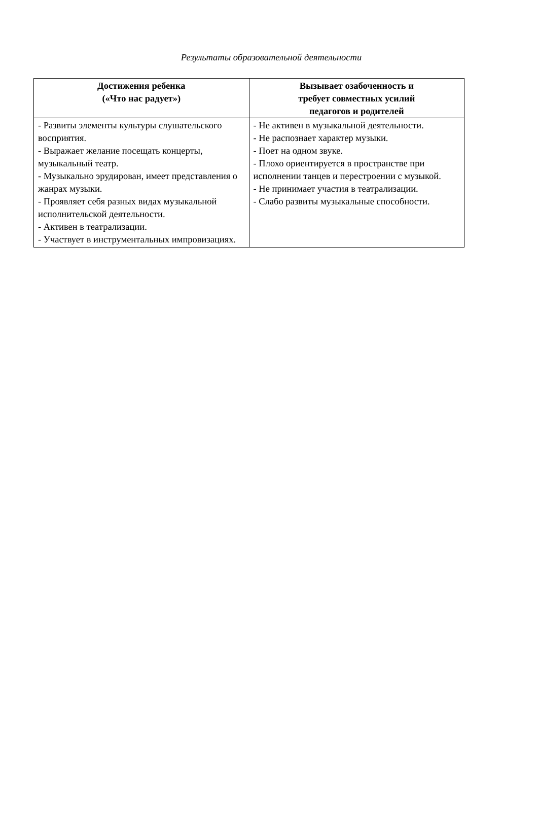Результаты образовательной деятельности
| Достижения ребенка («Что нас радует») | Вызывает озабоченность и требует совместных усилий педагогов и родителей |
| --- | --- |
| - Развиты элементы культуры слушательского восприятия. - Выражает желание посещать концерты, музыкальный театр. - Музыкально эрудирован, имеет представления о жанрах музыки. - Проявляет себя разных видах музыкальной исполнительской деятельности. - Активен в театрализации. - Участвует в инструментальных импровизациях. | - Не активен в музыкальной деятельности. - Не распознает характер музыки. - Поет на одном звуке. - Плохо ориентируется в пространстве при исполнении танцев и перестроении с музыкой. - Не принимает участия в театрализации. - Слабо развиты музыкальные способности. |